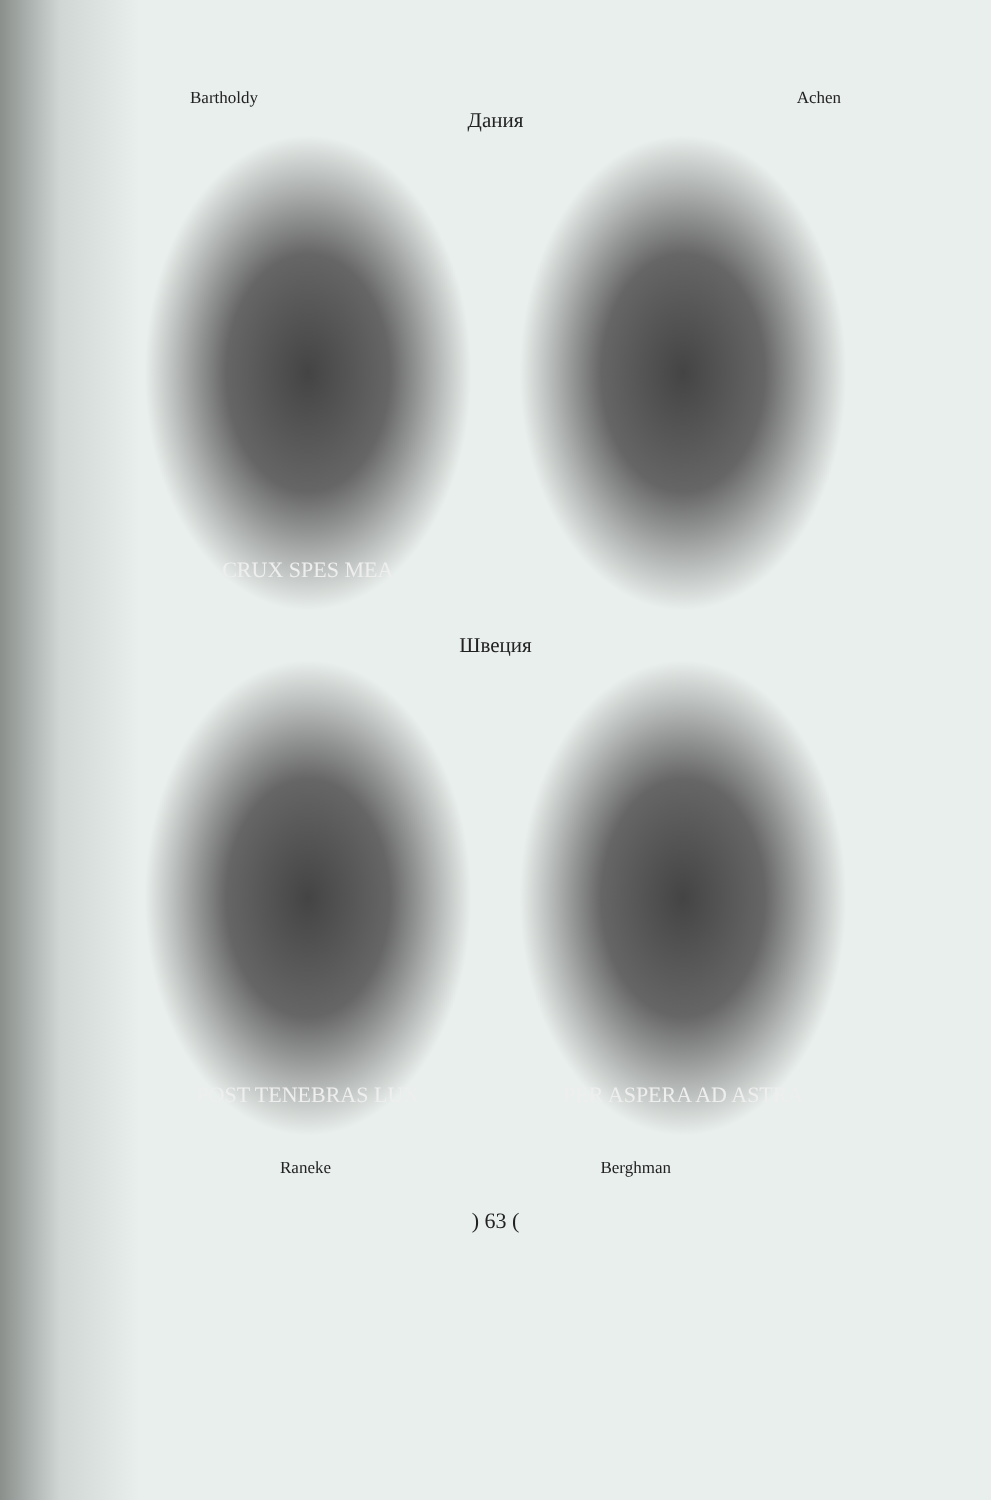Bartholdy Achen
Дания
CRUX SPES MEA
Швеция
POST TENEBRAS LUX PER ASPERA AD ASTRA
Raneke Berghman
) 63 (